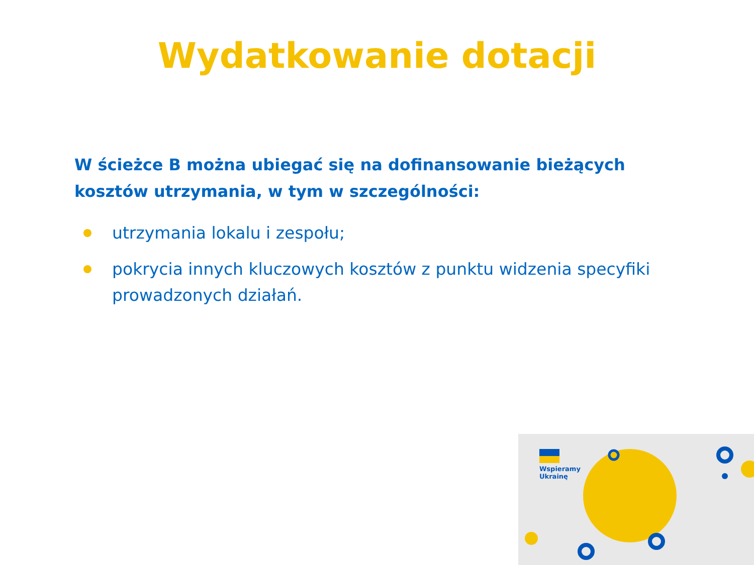Wydatkowanie dotacji
W ścieżce B można ubiegać się na dofinansowanie bieżących kosztów utrzymania, w tym w szczególności:
utrzymania lokalu i zespołu;
pokrycia innych kluczowych kosztów z punktu widzenia specyfiki prowadzonych działań.
Wspieramy
Ukrainę